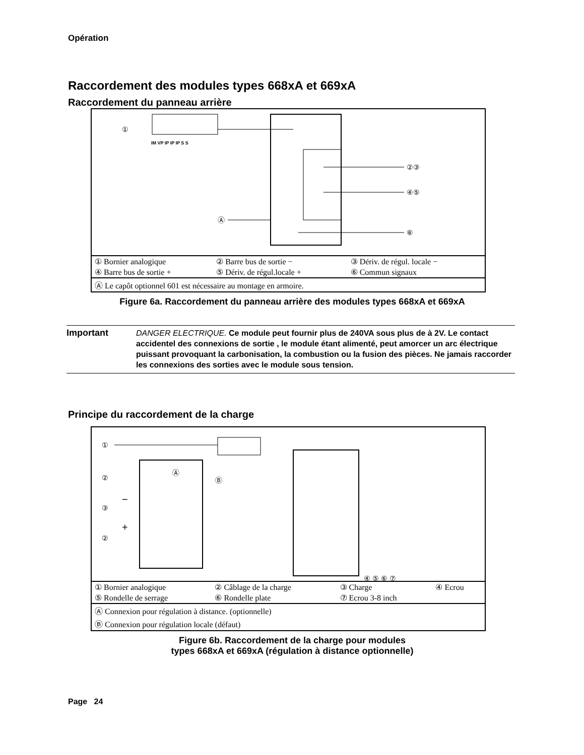Opération
Raccordement des modules types 668xA et 669xA
Raccordement du panneau arrière
IM VP IP IP IP S S
①
②③
④⑤
Ⓐ
⑥
| ① Bornier analogique | ② Barre bus de sortie − | ③ Dériv. de régul. locale − |
| ④ Barre bus de sortie + | ⑤ Dériv. de régul.locale + | ⑥ Commun signaux |
| Ⓐ Le capôt optionnel 601 est nécessaire au montage en armoire. | | |
Figure 6a. Raccordement du panneau arrière des modules types 668xA et 669xA
Important
DANGER ELECTRIQUE. Ce module peut fournir plus de 240VA sous plus de à 2V. Le contact accidentel des connexions de sortie , le module étant alimenté, peut amorcer un arc électrique puissant provoquant la carbonisation, la combustion ou la fusion des pièces. Ne jamais raccorder les connexions des sorties avec le module sous tension.
Principe du raccordement de la charge
①
②
③
②
Ⓐ
Ⓑ
−
+
④ ⑤ ⑥ ⑦
| ① Bornier analogique | ② Câblage de la charge | ③ Charge | ④ Ecrou |
| ⑤ Rondelle de serrage | ⑥ Rondelle plate | ⑦ Ecrou 3-8 inch | |
| Ⓐ Connexion pour régulation à distance. (optionnelle) | | | |
| Ⓑ Connexion pour régulation locale (défaut) | | | |
Figure 6b. Raccordement de la charge pour modules
types 668xA et 669xA (régulation à distance optionnelle)
Page 24